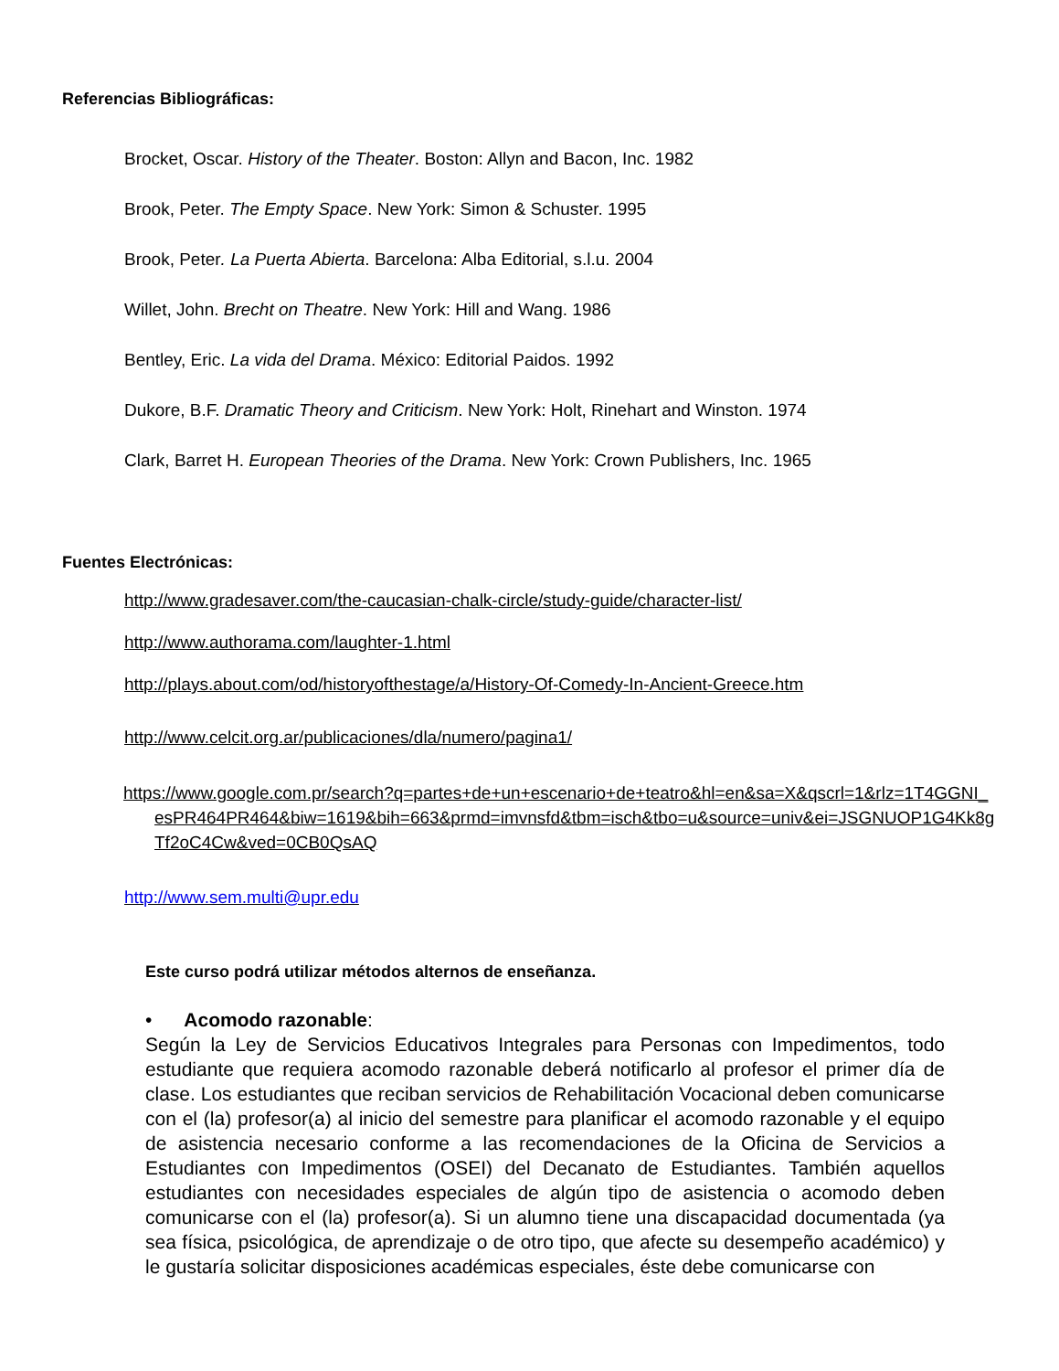Referencias Bibliográficas:
Brocket, Oscar. History of the Theater. Boston: Allyn and Bacon, Inc. 1982
Brook, Peter. The Empty Space. New York: Simon & Schuster. 1995
Brook, Peter. La Puerta Abierta. Barcelona: Alba Editorial, s.l.u. 2004
Willet, John. Brecht on Theatre. New York: Hill and Wang. 1986
Bentley, Eric. La vida del Drama. México: Editorial Paidos. 1992
Dukore, B.F. Dramatic Theory and Criticism. New York: Holt, Rinehart and Winston. 1974
Clark, Barret H. European Theories of the Drama. New York: Crown Publishers, Inc. 1965
Fuentes Electrónicas:
http://www.gradesaver.com/the-caucasian-chalk-circle/study-guide/character-list/
http://www.authorama.com/laughter-1.html
http://plays.about.com/od/historyofthestage/a/History-Of-Comedy-In-Ancient-Greece.htm
http://www.celcit.org.ar/publicaciones/dla/numero/pagina1/
https://www.google.com.pr/search?q=partes+de+un+escenario+de+teatro&hl=en&sa=X&qscrl=1&rlz=1T4GGNI_esPR464PR464&biw=1619&bih=663&prmd=imvnsfd&tbm=isch&tbo=u&source=univ&ei=JSGNUOP1G4Kk8gTf2oC4Cw&ved=0CB0QsAQ
http://www.sem.multi@upr.edu
Este curso podrá utilizar métodos alternos de enseñanza.
• Acomodo razonable:
Según la Ley de Servicios Educativos Integrales para Personas con Impedimentos, todo estudiante que requiera acomodo razonable deberá notificarlo al profesor el primer día de clase. Los estudiantes que reciban servicios de Rehabilitación Vocacional deben comunicarse con el (la) profesor(a) al inicio del semestre para planificar el acomodo razonable y el equipo de asistencia necesario conforme a las recomendaciones de la Oficina de Servicios a Estudiantes con Impedimentos (OSEI) del Decanato de Estudiantes. También aquellos estudiantes con necesidades especiales de algún tipo de asistencia o acomodo deben comunicarse con el (la) profesor(a). Si un alumno tiene una discapacidad documentada (ya sea física, psicológica, de aprendizaje o de otro tipo, que afecte su desempeño académico) y le gustaría solicitar disposiciones académicas especiales, éste debe comunicarse con